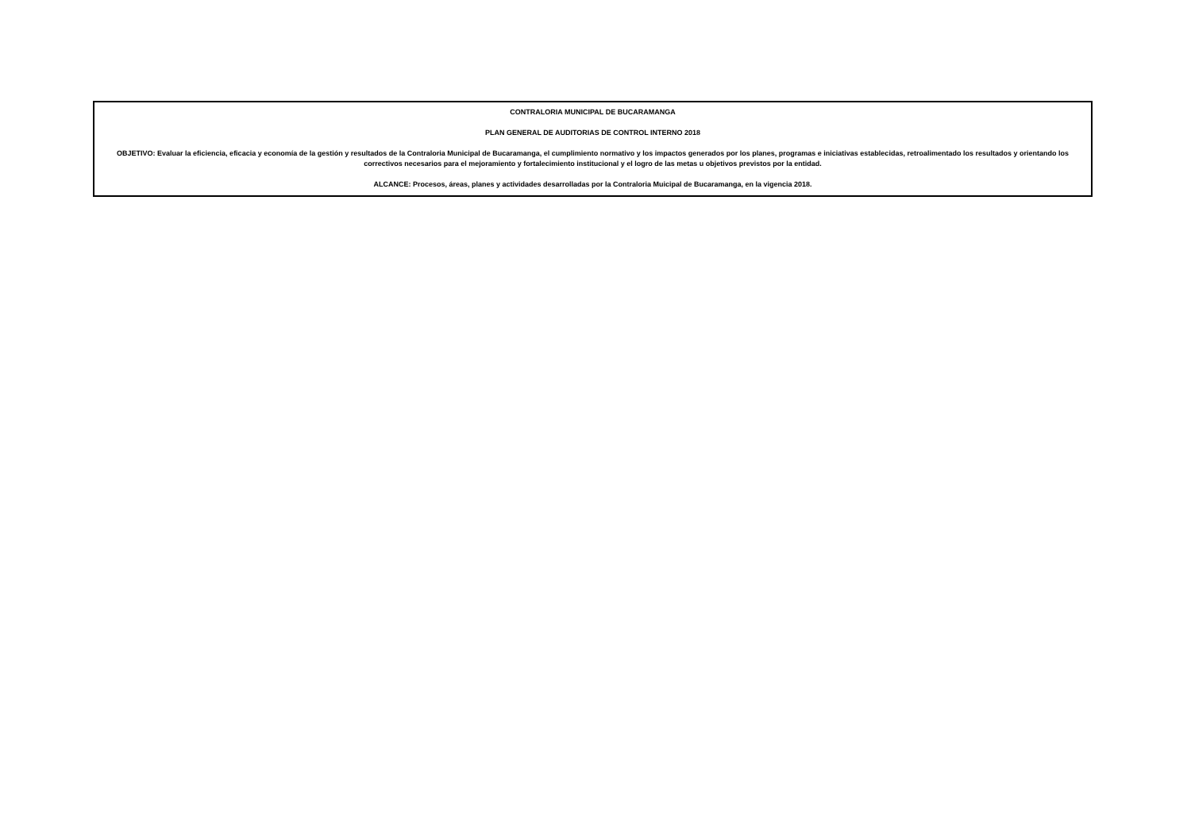CONTRALORIA MUNICIPAL DE BUCARAMANGA
PLAN GENERAL DE AUDITORIAS DE CONTROL INTERNO 2018
OBJETIVO: Evaluar la eficiencia, eficacia y economía de la gestión y resultados de la Contraloria Municipal de Bucaramanga, el cumplimiento normativo y los impactos generados por los planes, programas e iniciativas establecidas, retroalimentado los resultados y orientando los correctivos necesarios para el mejoramiento y fortalecimiento institucional y el logro de las metas u objetivos previstos por la entidad.
ALCANCE: Procesos, áreas, planes y actividades desarrolladas por la Contraloria Muicipal de Bucaramanga, en la vigencia 2018.